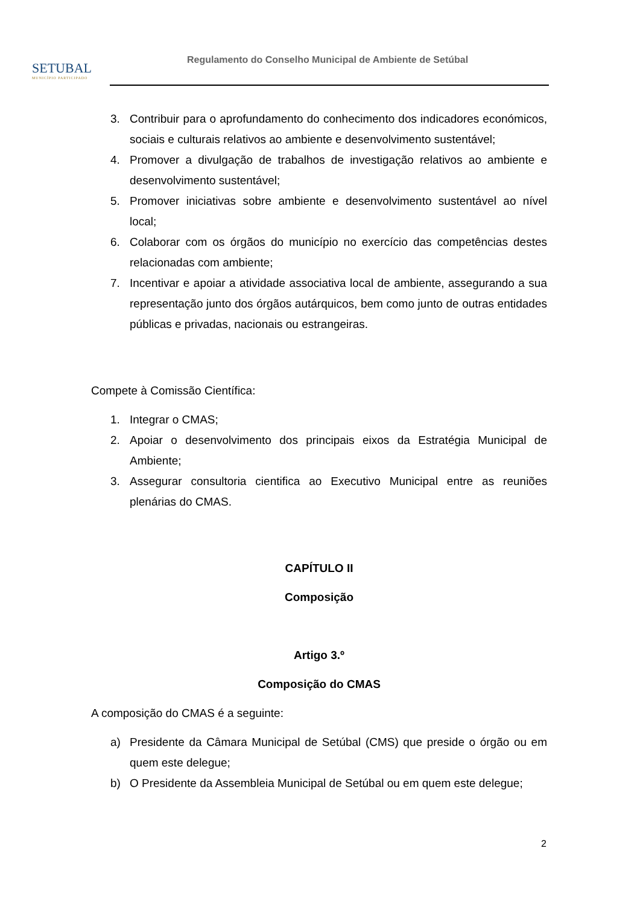SETUBAL
MUNICÍPIO PARTICIPADO
Regulamento do Conselho Municipal de Ambiente de Setúbal
3. Contribuir para o aprofundamento do conhecimento dos indicadores económicos, sociais e culturais relativos ao ambiente e desenvolvimento sustentável;
4. Promover a divulgação de trabalhos de investigação relativos ao ambiente e desenvolvimento sustentável;
5. Promover iniciativas sobre ambiente e desenvolvimento sustentável ao nível local;
6. Colaborar com os órgãos do município no exercício das competências destes relacionadas com ambiente;
7. Incentivar e apoiar a atividade associativa local de ambiente, assegurando a sua representação junto dos órgãos autárquicos, bem como junto de outras entidades públicas e privadas, nacionais ou estrangeiras.
Compete à Comissão Científica:
1. Integrar o CMAS;
2. Apoiar o desenvolvimento dos principais eixos da Estratégia Municipal de Ambiente;
3. Assegurar consultoria cientifica ao Executivo Municipal entre as reuniões plenárias do CMAS.
CAPÍTULO II
Composição
Artigo 3.º
Composição do CMAS
A composição do CMAS é a seguinte:
a) Presidente da Câmara Municipal de Setúbal (CMS) que preside o órgão ou em quem este delegue;
b) O Presidente da Assembleia Municipal de Setúbal ou em quem este delegue;
2